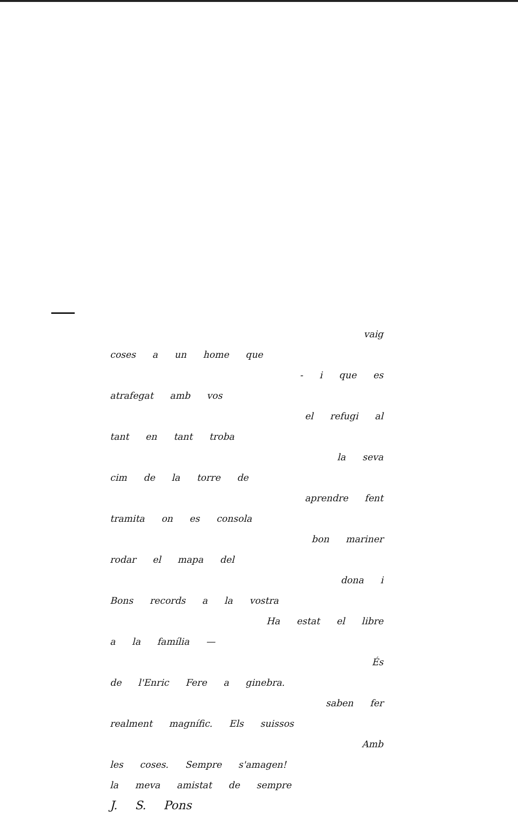vaig
coses a un home que
- i que es
atrafegat amb vos
el refugi al
tant en tant troba
la seva
cim de la torre de
aprendre fent
tramita on es consola
bon mariner
rodar el mapa del
dona i
Bons records a la vostra
Ha estat el libre
a la família —
És
de l'Enric Fere a ginebra.
saben fer
realment magnífic. Els suissos
Amb
les coses. Sempre s'amagen!
la meva amistat de sempre
J. S. Pons